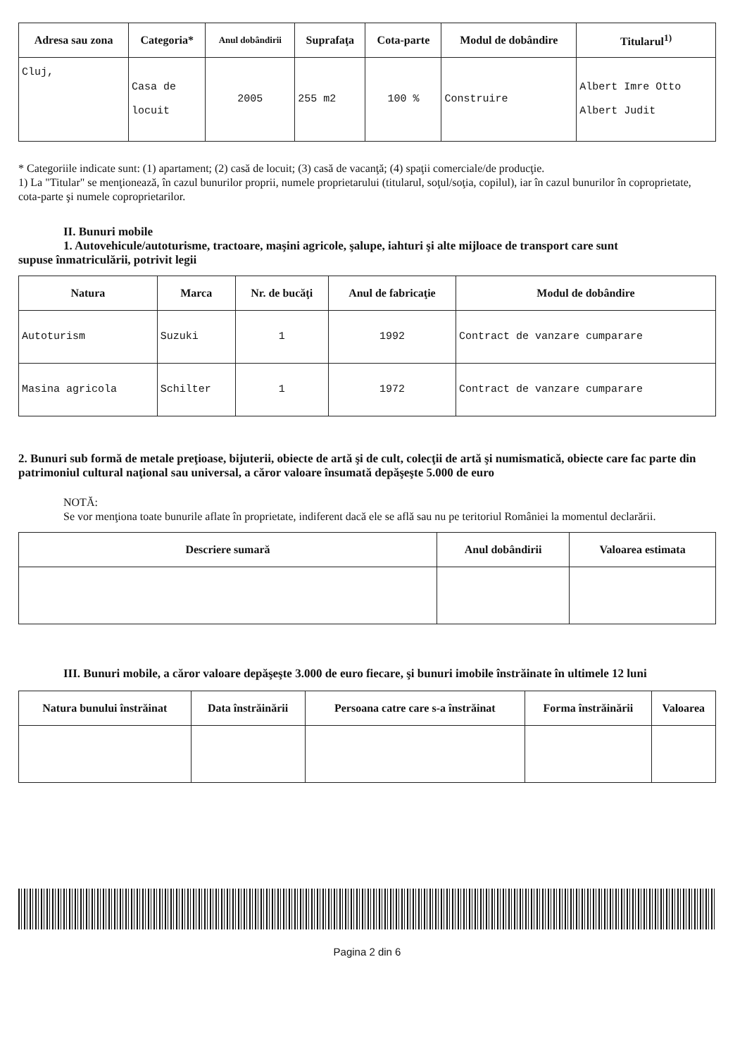| Adresa sau zona | Categoria* | Anul dobândirii | Suprafaţa | Cota-parte | Modul de dobândire | Titularul<sup>1)</sup> |
| --- | --- | --- | --- | --- | --- | --- |
| Cluj, | Casa de locuit | 2005 | 255 m2 | 100 % | Construire | Albert Imre Otto Albert Judit |
* Categoriile indicate sunt: (1) apartament; (2) casă de locuit; (3) casă de vacanţă; (4) spaţii comerciale/de producţie.
1) La "Titular" se menţionează, în cazul bunurilor proprii, numele proprietarului (titularul, soţul/soţia, copilul), iar în cazul bunurilor în coproprietate, cota-parte şi numele coproprietarilor.
II. Bunuri mobile
1. Autovehicule/autoturisme, tractoare, maşini agricole, şalupe, iahturi şi alte mijloace de transport care sunt
supuse înmatriculării, potrivit legii
| Natura | Marca | Nr. de bucăţi | Anul de fabricaţie | Modul de dobândire |
| --- | --- | --- | --- | --- |
| Autoturism | Suzuki | 1 | 1992 | Contract de vanzare cumparare |
| Masina agricola | Schilter | 1 | 1972 | Contract de vanzare cumparare |
2. Bunuri sub formă de metale preţioase, bijuterii, obiecte de artă şi de cult, colecţii de artă şi numismatică, obiecte care fac parte din patrimoniul cultural naţional sau universal, a căror valoare însumată depăşeşte 5.000 de euro
NOTĂ:
Se vor menţiona toate bunurile aflate în proprietate, indiferent dacă ele se află sau nu pe teritoriul României la momentul declarării.
| Descriere sumară | Anul dobândirii | Valoarea estimata |
| --- | --- | --- |
III. Bunuri mobile, a căror valoare depăşeşte 3.000 de euro fiecare, şi bunuri imobile înstrăinate în ultimele 12 luni
| Natura bunului înstrăinat | Data înstrăinării | Persoana catre care s-a înstrăinat | Forma înstrăinării | Valoarea |
| --- | --- | --- | --- | --- |
Pagina 2 din 6